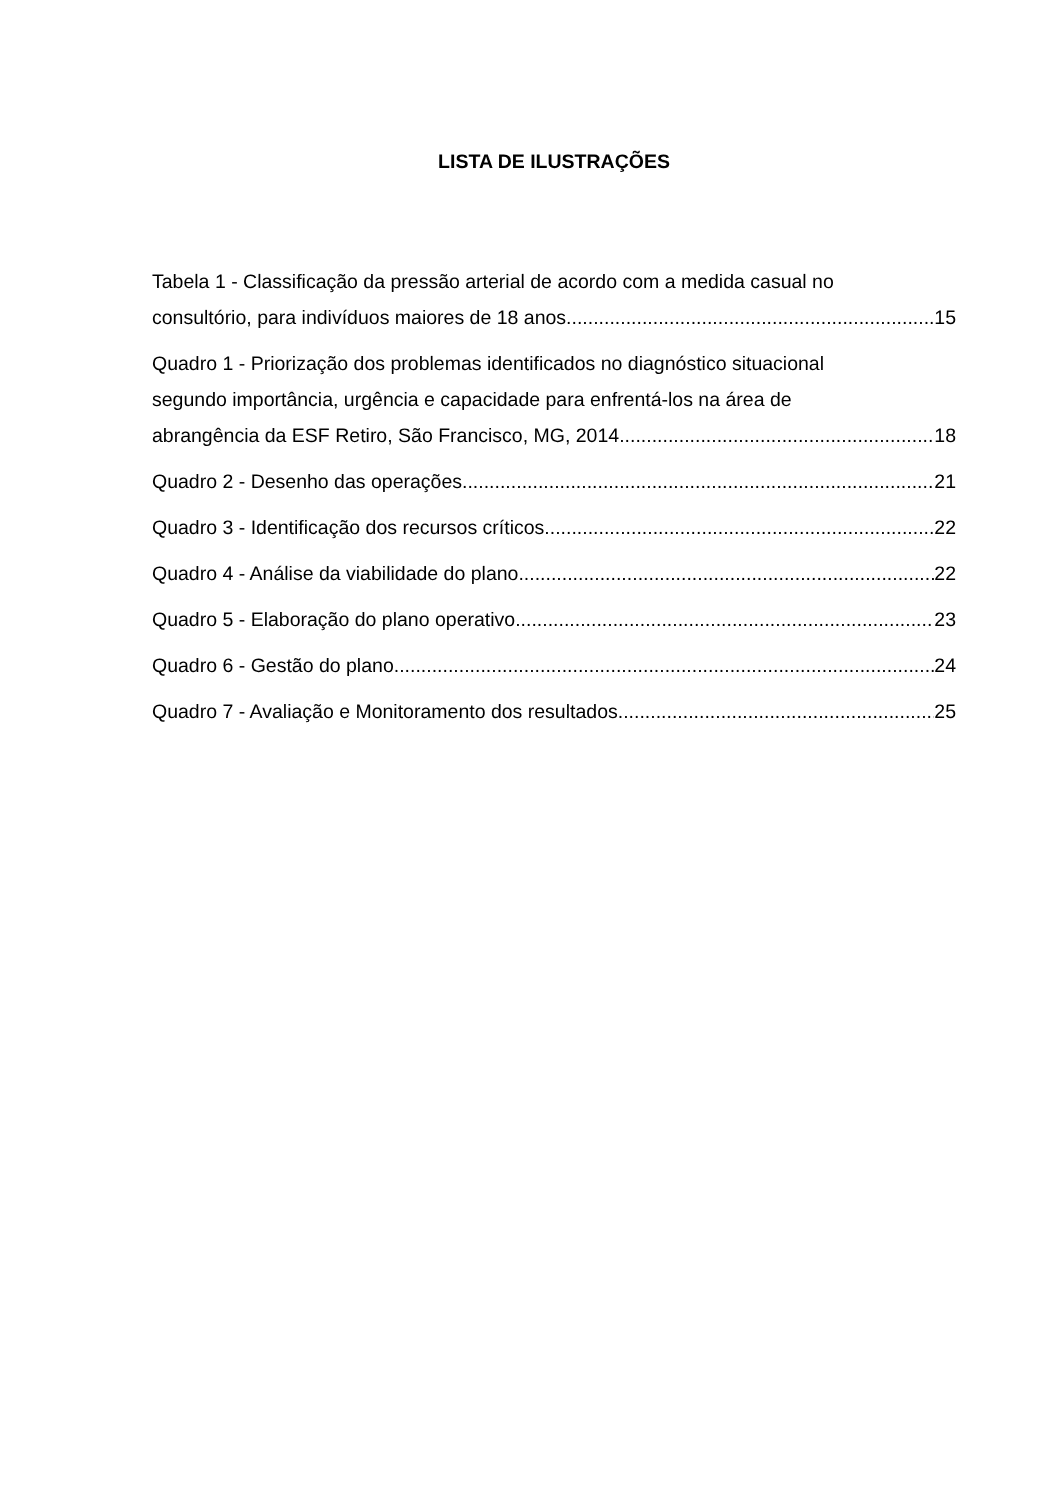LISTA DE ILUSTRAÇÕES
Tabela 1 - Classificação da pressão arterial de acordo com a medida casual no
consultório, para indivíduos maiores de 18 anos 15
Quadro 1 - Priorização dos problemas identificados no diagnóstico situacional
segundo importância, urgência e capacidade para enfrentá-los na área de
abrangência da ESF Retiro, São Francisco, MG, 2014 18
Quadro 2 - Desenho das operações 21
Quadro 3 - Identificação dos recursos críticos 22
Quadro 4 - Análise da viabilidade do plano 22
Quadro 5 - Elaboração do plano operativo 23
Quadro 6 - Gestão do plano 24
Quadro 7 - Avaliação e Monitoramento dos resultados 25